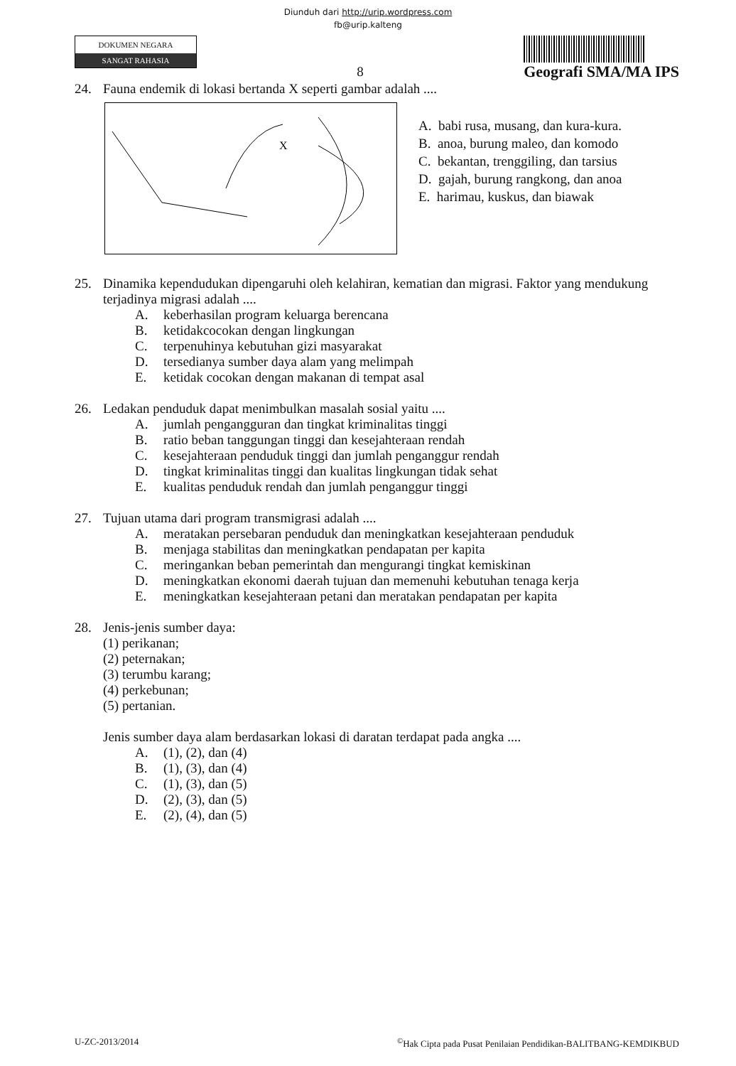Diunduh dari http://urip.wordpress.com
fb@urip.kalteng
DOKUMEN NEGARA
SANGAT RAHASIA
8
Geografi SMA/MA IPS
24. Fauna endemik di lokasi bertanda X seperti gambar adalah ....
X
A. babi rusa, musang, dan kura-kura.
B. anoa, burung maleo, dan komodo
C. bekantan, trenggiling, dan tarsius
D. gajah, burung rangkong, dan anoa
E. harimau, kuskus, dan biawak
25. Dinamika kependudukan dipengaruhi oleh kelahiran, kematian dan migrasi. Faktor yang mendukung terjadinya migrasi adalah ....
A. keberhasilan program keluarga berencana
B. ketidakcocokan dengan lingkungan
C. terpenuhinya kebutuhan gizi masyarakat
D. tersedianya sumber daya alam yang melimpah
E. ketidak cocokan dengan makanan di tempat asal
26. Ledakan penduduk dapat menimbulkan masalah sosial yaitu ....
A. jumlah pengangguran dan tingkat kriminalitas tinggi
B. ratio beban tanggungan tinggi dan kesejahteraan rendah
C. kesejahteraan penduduk tinggi dan jumlah penganggur rendah
D. tingkat kriminalitas tinggi dan kualitas lingkungan tidak sehat
E. kualitas penduduk rendah dan jumlah penganggur tinggi
27. Tujuan utama dari program transmigrasi adalah ....
A. meratakan persebaran penduduk dan meningkatkan kesejahteraan penduduk
B. menjaga stabilitas dan meningkatkan pendapatan per kapita
C. meringankan beban pemerintah dan mengurangi tingkat kemiskinan
D. meningkatkan ekonomi daerah tujuan dan memenuhi kebutuhan tenaga kerja
E. meningkatkan kesejahteraan petani dan meratakan pendapatan per kapita
28. Jenis-jenis sumber daya:
(1) perikanan;
(2) peternakan;
(3) terumbu karang;
(4) perkebunan;
(5) pertanian.
Jenis sumber daya alam berdasarkan lokasi di daratan terdapat pada angka ....
A. (1), (2), dan (4)
B. (1), (3), dan (4)
C. (1), (3), dan (5)
D. (2), (3), dan (5)
E. (2), (4), dan (5)
U-ZC-2013/2014<sup>©</sup>Hak Cipta pada Pusat Penilaian Pendidikan-BALITBANG-KEMDIKBUD